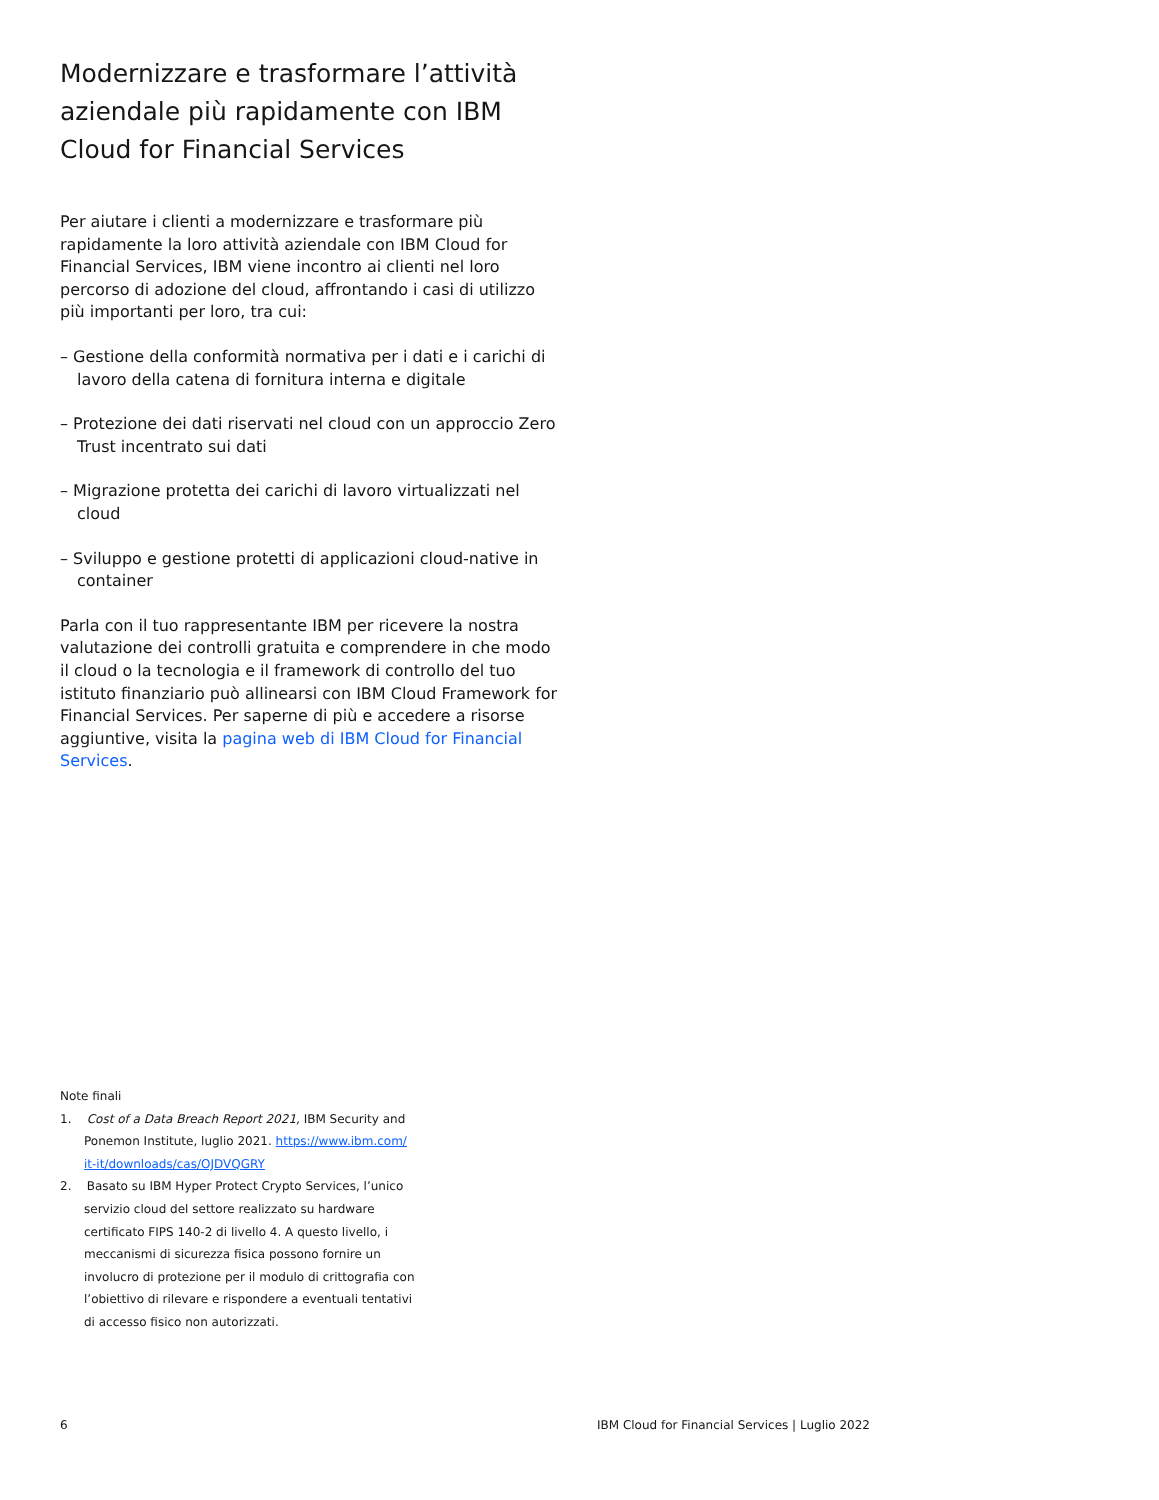Modernizzare e trasformare l’attività aziendale più rapidamente con IBM Cloud for Financial Services
Per aiutare i clienti a modernizzare e trasformare più rapidamente la loro attività aziendale con IBM Cloud for Financial Services, IBM viene incontro ai clienti nel loro percorso di adozione del cloud, affrontando i casi di utilizzo più importanti per loro, tra cui:
– Gestione della conformità normativa per i dati e i carichi di lavoro della catena di fornitura interna e digitale
– Protezione dei dati riservati nel cloud con un approccio Zero Trust incentrato sui dati
– Migrazione protetta dei carichi di lavoro virtualizzati nel cloud
– Sviluppo e gestione protetti di applicazioni cloud-native in container
Parla con il tuo rappresentante IBM per ricevere la nostra valutazione dei controlli gratuita e comprendere in che modo il cloud o la tecnologia e il framework di controllo del tuo istituto finanziario può allinearsi con IBM Cloud Framework for Financial Services. Per saperne di più e accedere a risorse aggiuntive, visita la pagina web di IBM Cloud for Financial Services.
Note finali
1. Cost of a Data Breach Report 2021, IBM Security and Ponemon Institute, luglio 2021. https://www.ibm.com/ it-it/downloads/cas/OJDVQGRY
2. Basato su IBM Hyper Protect Crypto Services, l’unico servizio cloud del settore realizzato su hardware certificato FIPS 140-2 di livello 4. A questo livello, i meccanismi di sicurezza fisica possono fornire un involucro di protezione per il modulo di crittografia con l’obiettivo di rilevare e rispondere a eventuali tentativi di accesso fisico non autorizzati.
6 IBM Cloud for Financial Services | Luglio 2022